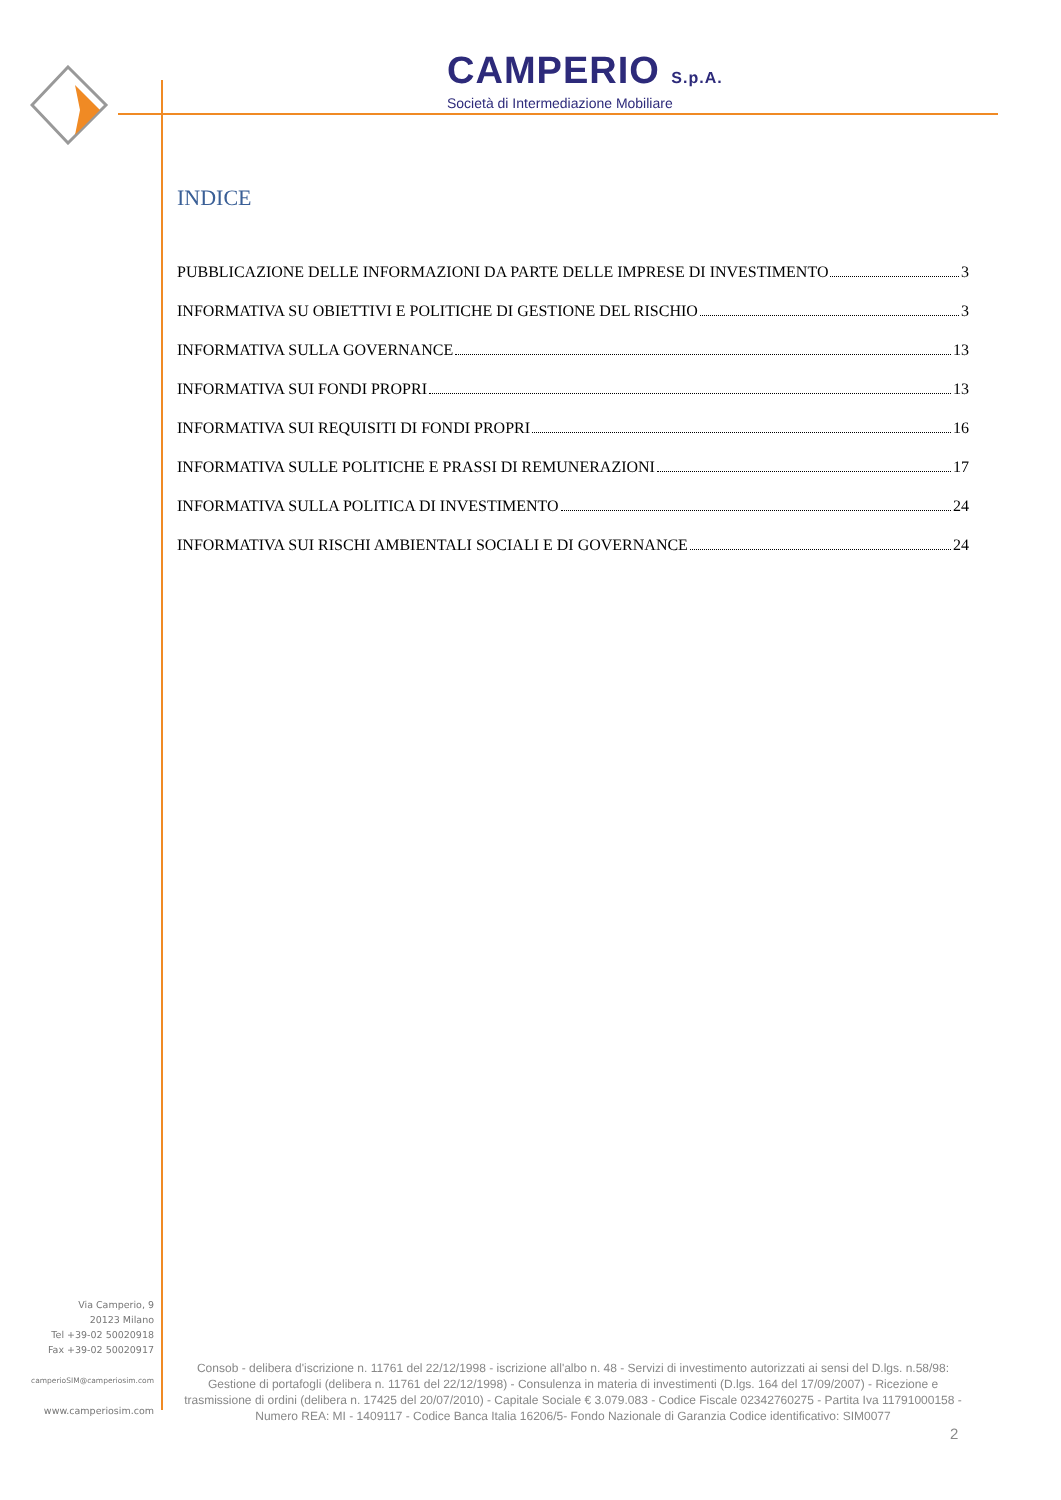CAMPERIO S.p.A.
Società di Intermediazione Mobiliare
INDICE
PUBBLICAZIONE DELLE INFORMAZIONI DA PARTE DELLE IMPRESE DI INVESTIMENTO 3
INFORMATIVA SU OBIETTIVI E POLITICHE DI GESTIONE DEL RISCHIO 3
INFORMATIVA SULLA GOVERNANCE 13
INFORMATIVA SUI FONDI PROPRI 13
INFORMATIVA SUI REQUISITI DI FONDI PROPRI 16
INFORMATIVA SULLE POLITICHE E PRASSI DI REMUNERAZIONI 17
INFORMATIVA SULLA POLITICA DI INVESTIMENTO 24
INFORMATIVA SUI RISCHI AMBIENTALI SOCIALI E DI GOVERNANCE 24
Via Camperio, 9
20123 Milano
Tel +39-02 50020918
Fax +39-02 50020917
camperioSIM@camperiosim.com
www.camperiosim.com
Consob - delibera d'iscrizione n. 11761 del 22/12/1998 - iscrizione all'albo n. 48 - Servizi di investimento autorizzati ai sensi del D.lgs. n.58/98: Gestione di portafogli (delibera n. 11761 del 22/12/1998) - Consulenza in materia di investimenti (D.lgs. 164 del 17/09/2007) - Ricezione e trasmissione di ordini (delibera n. 17425 del 20/07/2010) - Capitale Sociale € 3.079.083 - Codice Fiscale 02342760275 - Partita Iva 11791000158 - Numero REA: MI - 1409117 - Codice Banca Italia 16206/5- Fondo Nazionale di Garanzia Codice identificativo: SIM0077
2